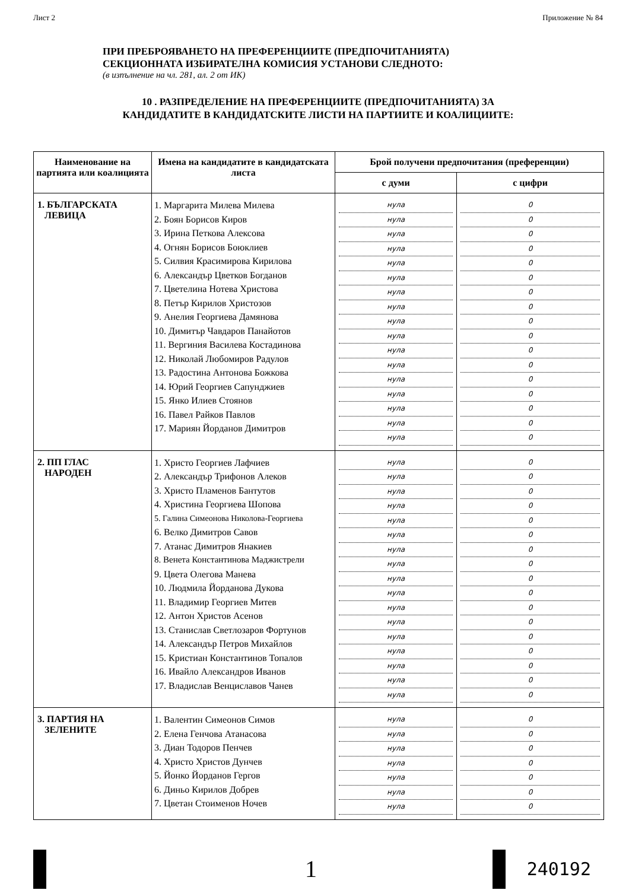Лист 2 Приложение № 84
ПРИ ПРЕБРОЯВАНЕТО НА ПРЕФЕРЕНЦИИТЕ (ПРЕДПОЧИТАНИЯТА)
СЕКЦИОННАТА ИЗБИРАТЕЛНА КОМИСИЯ УСТАНОВИ СЛЕДНОТО:
(в изпълнение на чл. 281, ал. 2 от ИК)
10 . РАЗПРЕДЕЛЕНИЕ НА ПРЕФЕРЕНЦИИТЕ (ПРЕДПОЧИТАНИЯТА) ЗА
КАНДИДАТИТЕ В КАНДИДАТСКИТЕ ЛИСТИ НА ПАРТИИТЕ И КОАЛИЦИИТЕ:
| Наименование на партията или коалицията | Имена на кандидатите в кандидатската листа | Брой получени предпочитания (преференции) | |
| --- | --- | --- | --- |
| | | с думи | с цифри |
| 1. БЪЛГАРСКАТА ЛЕВИЦА | 1. Маргарита Милева Милева 2. Боян Борисов Киров 3. Ирина Петкова Алексова 4. Огнян Борисов Боюклиев 5. Силвия Красимирова Кирилова 6. Александър Цветков Богданов 7. Цветелина Нотева Христова 8. Петър Кирилов Христозов 9. Анелия Георгиева Дамянова 10. Димитър Чавдаров Панайотов 11. Вергиния Василева Костадинова 12. Николай Любомиров Радулов 13. Радостина Антонова Божкова 14. Юрий Георгиев Сапунджиев 15. Янко Илиев Стоянов 16. Павел Райков Павлов 17. Мариян Йорданов Димитров | нула нула нула нула нула нула нула нула нула нула нула нула нула нула нула нула нула | 0 0 0 0 0 0 0 0 0 0 0 0 0 0 0 0 0 |
| 2. ПП ГЛАС НАРОДЕН | 1. Христо Георгиев Лафчиев 2. Александър Трифонов Алеков 3. Христо Пламенов Бантутов 4. Христина Георгиева Шопова 5. Галина Симеонова Николова-Георгиева 6. Велко Димитров Савов 7. Атанас Димитров Янакиев 8. Венета Константинова Маджистрели 9. Цвета Олегова Манева 10. Людмила Йорданова Дукова 11. Владимир Георгиев Митев 12. Антон Христов Асенов 13. Станислав Светлозаров Фортунов 14. Александър Петров Михайлов 15. Кристиан Константинов Топалов 16. Ивайло Александров Иванов 17. Владислав Венциславов Чанев | нула нула нула нула нула нула нула нула нула нула нула нула нула нула нула нула нула | 0 0 0 0 0 0 0 0 0 0 0 0 0 0 0 0 0 |
| 3. ПАРТИЯ НА ЗЕЛЕНИТЕ | 1. Валентин Симеонов Симов 2. Елена Генчова Атанасова 3. Диан Тодоров Пенчев 4. Христо Христов Дунчев 5. Йонко Йорданов Гергов 6. Диньо Кирилов Добрев 7. Цветан Стоименов Ночев | нула нула нула нула нула нула нула | 0 0 0 0 0 0 0 |
1
240192